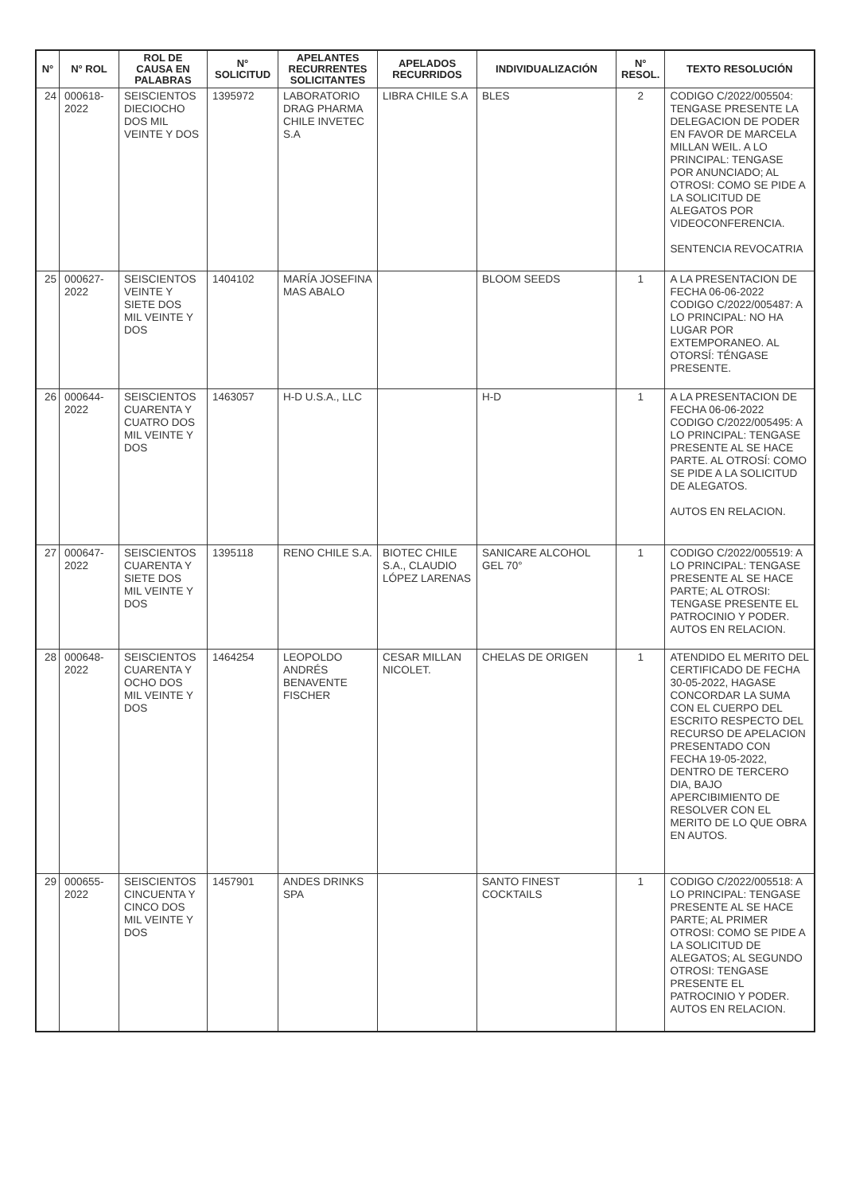| N° | N° ROL | ROL DE CAUSA EN PALABRAS | N° SOLICITUD | APELANTES RECURRENTES SOLICITANTES | APELADOS RECURRIDOS | INDIVIDUALIZACIÓN | N° RESOL. | TEXTO RESOLUCIÓN |
| --- | --- | --- | --- | --- | --- | --- | --- | --- |
| 24 | 000618-2022 | SEISCIENTOS DIECIOCHO DOS MIL VEINTE Y DOS | 1395972 | LABORATORIO DRAG PHARMA CHILE INVETEC S.A | LIBRA CHILE S.A | BLES | 2 | CODIGO C/2022/005504: TENGASE PRESENTE LA DELEGACION DE PODER EN FAVOR DE MARCELA MILLAN WEIL. A LO PRINCIPAL: TENGASE POR ANUNCIADO; AL OTROSI: COMO SE PIDE A LA SOLICITUD DE ALEGATOS POR VIDEOCONFERENCIA. SENTENCIA REVOCATRIA |
| 25 | 000627-2022 | SEISCIENTOS VEINTE Y SIETE DOS MIL VEINTE Y DOS | 1404102 | MARÍA JOSEFINA MAS ABALO | | BLOOM SEEDS | 1 | A LA PRESENTACION DE FECHA 06-06-2022 CODIGO C/2022/005487: A LO PRINCIPAL: NO HA LUGAR POR EXTEMPORANEO. AL OTORSÍ: TÉNGASE PRESENTE. |
| 26 | 000644-2022 | SEISCIENTOS CUARENTA Y CUATRO DOS MIL VEINTE Y DOS | 1463057 | H-D U.S.A., LLC | | H-D | 1 | A LA PRESENTACION DE FECHA 06-06-2022 CODIGO C/2022/005495: A LO PRINCIPAL: TENGASE PRESENTE AL SE HACE PARTE. AL OTROSÍ: COMO SE PIDE A LA SOLICITUD DE ALEGATOS. AUTOS EN RELACION. |
| 27 | 000647-2022 | SEISCIENTOS CUARENTA Y SIETE DOS MIL VEINTE Y DOS | 1395118 | RENO CHILE S.A. | BIOTEC CHILE S.A., CLAUDIO LÓPEZ LARENAS | SANICARE ALCOHOL GEL 70° | 1 | CODIGO C/2022/005519: A LO PRINCIPAL: TENGASE PRESENTE AL SE HACE PARTE; AL OTROSI: TENGASE PRESENTE EL PATROCINIO Y PODER. AUTOS EN RELACION. |
| 28 | 000648-2022 | SEISCIENTOS CUARENTA Y OCHO DOS MIL VEINTE Y DOS | 1464254 | LEOPOLDO ANDRÉS BENAVENTE FISCHER | CESAR MILLAN NICOLET. | CHELAS DE ORIGEN | 1 | ATENDIDO EL MERITO DEL CERTIFICADO DE FECHA 30-05-2022, HAGASE CONCORDAR LA SUMA CON EL CUERPO DEL ESCRITO RESPECTO DEL RECURSO DE APELACION PRESENTADO CON FECHA 19-05-2022, DENTRO DE TERCERO DIA, BAJO APERCIBIMIENTO DE RESOLVER CON EL MERITO DE LO QUE OBRA EN AUTOS. |
| 29 | 000655-2022 | SEISCIENTOS CINCUENTA Y CINCO DOS MIL VEINTE Y DOS | 1457901 | ANDES DRINKS SPA | | SANTO FINEST COCKTAILS | 1 | CODIGO C/2022/005518: A LO PRINCIPAL: TENGASE PRESENTE AL SE HACE PARTE; AL PRIMER OTROSI: COMO SE PIDE A LA SOLICITUD DE ALEGATOS; AL SEGUNDO OTROSI: TENGASE PRESENTE EL PATROCINIO Y PODER. AUTOS EN RELACION. |